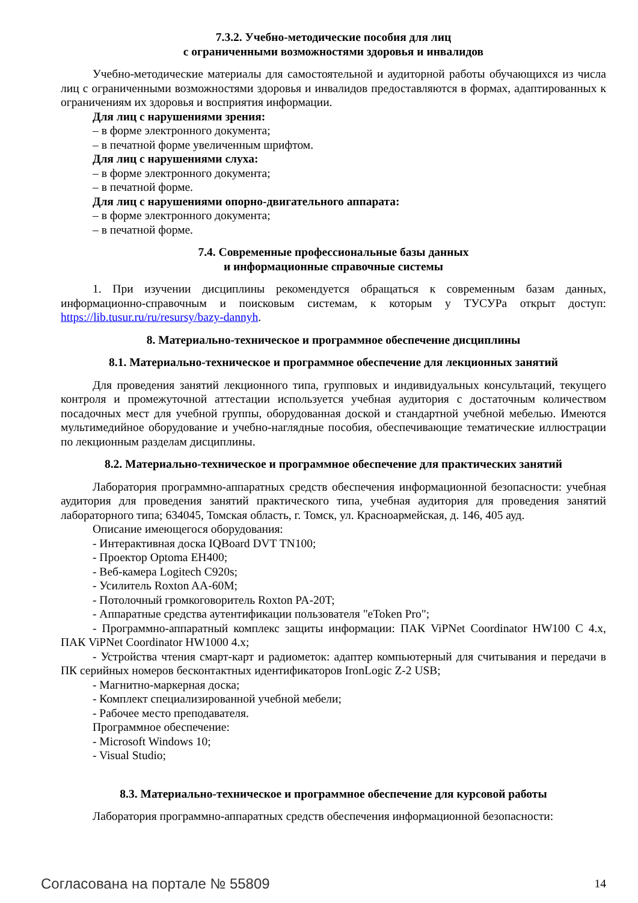7.3.2. Учебно-методические пособия для лиц
с ограниченными возможностями здоровья и инвалидов
Учебно-методические материалы для самостоятельной и аудиторной работы обучающихся из числа лиц с ограниченными возможностями здоровья и инвалидов предоставляются в формах, адаптированных к ограничениям их здоровья и восприятия информации.
Для лиц с нарушениями зрения:
– в форме электронного документа;
– в печатной форме увеличенным шрифтом.
Для лиц с нарушениями слуха:
– в форме электронного документа;
– в печатной форме.
Для лиц с нарушениями опорно-двигательного аппарата:
– в форме электронного документа;
– в печатной форме.
7.4. Современные профессиональные базы данных
и информационные справочные системы
1. При изучении дисциплины рекомендуется обращаться к современным базам данных, информационно-справочным и поисковым системам, к которым у ТУСУРа открыт доступ: https://lib.tusur.ru/ru/resursy/bazy-dannyh.
8. Материально-техническое и программное обеспечение дисциплины
8.1. Материально-техническое и программное обеспечение для лекционных занятий
Для проведения занятий лекционного типа, групповых и индивидуальных консультаций, текущего контроля и промежуточной аттестации используется учебная аудитория с достаточным количеством посадочных мест для учебной группы, оборудованная доской и стандартной учебной мебелью. Имеются мультимедийное оборудование и учебно-наглядные пособия, обеспечивающие тематические иллюстрации по лекционным разделам дисциплины.
8.2. Материально-техническое и программное обеспечение для практических занятий
Лаборатория программно-аппаратных средств обеспечения информационной безопасности: учебная аудитория для проведения занятий практического типа, учебная аудитория для проведения занятий лабораторного типа; 634045, Томская область, г. Томск, ул. Красноармейская, д. 146, 405 ауд.
Описание имеющегося оборудования:
- Интерактивная доска IQBoard DVT TN100;
- Проектор Optoma EH400;
- Веб-камера Logitech C920s;
- Усилитель Roxton AA-60M;
- Потолочный громкоговоритель Roxton PA-20T;
- Аппаратные средства аутентификации пользователя "eToken Pro";
- Программно-аппаратный комплекс защиты информации: ПАК ViPNet Coordinator HW100 C 4.x, ПАК ViPNet Coordinator HW1000 4.x;
- Устройства чтения смарт-карт и радиометок: адаптер компьютерный для считывания и передачи в ПК серийных номеров бесконтактных идентификаторов IronLogic Z-2 USB;
- Магнитно-маркерная доска;
- Комплект специализированной учебной мебели;
- Рабочее место преподавателя.
Программное обеспечение:
- Microsoft Windows 10;
- Visual Studio;
8.3. Материально-техническое и программное обеспечение для курсовой работы
Лаборатория программно-аппаратных средств обеспечения информационной безопасности:
Согласована на портале № 55809 14